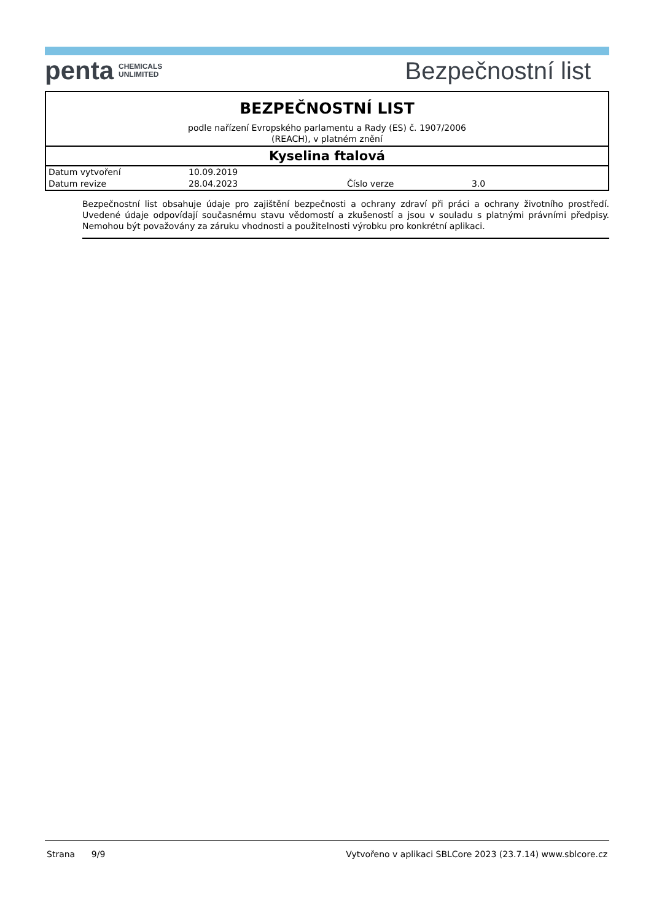penta CHEMICALS
UNLIMITED
Bezpečnostní list
BEZPEČNOSTNÍ LIST
podle nařízení Evropského parlamentu a Rady (ES) č. 1907/2006
(REACH), v platném znění
Kyselina ftalová
| Datum vytvoření | 10.09.2019 | | |
| Datum revize | 28.04.2023 | Číslo verze | 3.0 |
Bezpečnostní list obsahuje údaje pro zajištění bezpečnosti a ochrany zdraví při práci a ochrany životního prostředí. Uvedené údaje odpovídají současnému stavu vědomostí a zkušeností a jsou v souladu s platnými právními předpisy. Nemohou být považovány za záruku vhodnosti a použitelnosti výrobku pro konkrétní aplikaci.
Strana 9/9 Vytvořeno v aplikaci SBLCore 2023 (23.7.14) www.sblcore.cz